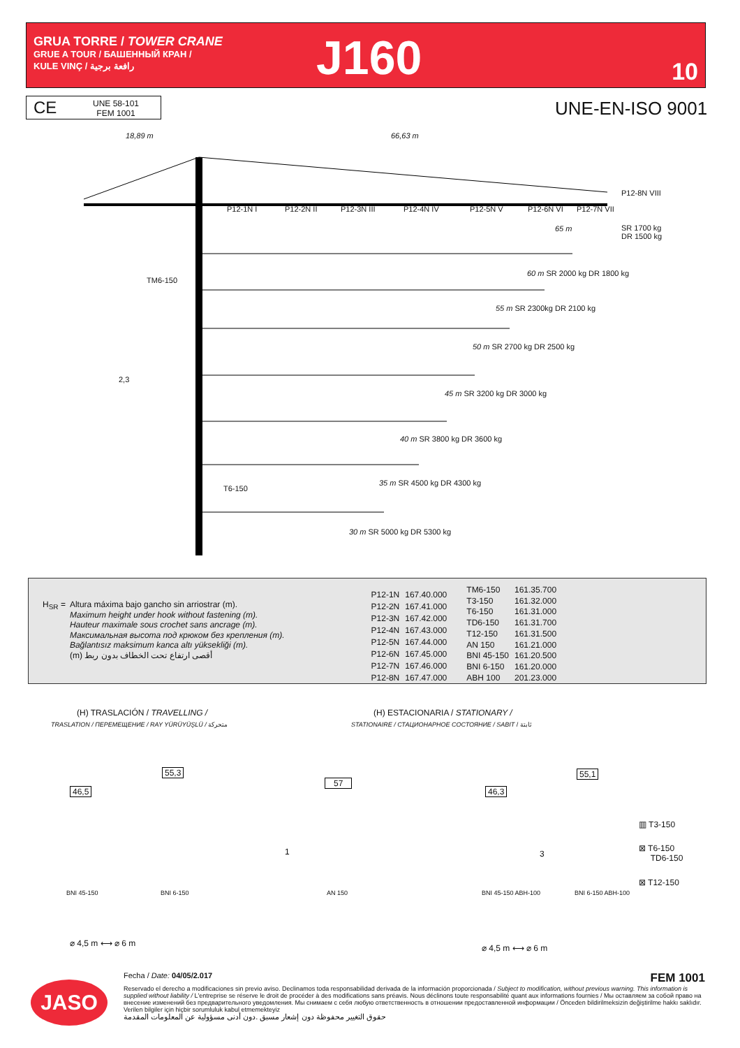GRUA TORRE / TOWER CRANE
GRUE A TOUR / БАШЕННЫЙ КРАН /
KULE VINÇ / رافعة برجية
J160 10
CE UNE 58-101
FEM 1001
UNE-EN-ISO 9001
18,89 m 66,63 m
TM6-150
2,3
T6-150
P12-1N I P12-2N II P12-3N III P12-4N IV P12-5N V P12-6N VI P12-7N VII
P12-8N VIII
SR 1700 kg
DR 1500 kg
65 m
60 m SR 2000 kg DR 1800 kg
55 m SR 2300kg DR 2100 kg
50 m SR 2700 kg DR 2500 kg
45 m SR 3200 kg DR 3000 kg
40 m SR 3800 kg DR 3600 kg
35 m SR 4500 kg DR 4300 kg
30 m SR 5000 kg DR 5300 kg
H<sub>SR</sub> =
Altura máxima bajo gancho sin arriostrar (m).
Maximum height under hook without fastening (m).
Hauteur maximale sous crochet sans ancrage (m).
Максимальная высота под крюком без крепления (m).
Bağlantısız maksimum kanca altı yüksekliği (m).
(m) أقصى ارتفاع تحت الخطاف بدون ربط
| P12-1N | 167.40.000 |
| P12-2N | 167.41.000 |
| P12-3N | 167.42.000 |
| P12-4N | 167.43.000 |
| P12-5N | 167.44.000 |
| P12-6N | 167.45.000 |
| P12-7N | 167.46.000 |
| P12-8N | 167.47.000 |
| TM6-150 | 161.35.700 |
| T3-150 | 161.32.000 |
| T6-150 | 161.31.000 |
| TD6-150 | 161.31.700 |
| T12-150 | 161.31.500 |
| AN 150 | 161.21.000 |
| BNI 45-150 | 161.20.500 |
| BNI 6-150 | 161.20.000 |
| ABH 100 | 201.23.000 |
(H) TRASLACIÓN / TRAVELLING /
TRASLATION / ПЕРЕМЕЩЕНИЕ / RAY YÜRÜYÜŞLÜ / متحركة
(H) ESTACIONARIA / STATIONARY /
STATIONAIRE / СТАЦИОНАРНОЕ СОСТОЯНИЕ / SABIT / ثابتة
46,5
55,3
57
46,3
55,1
1 3
BNI 45-150 BNI 6-150 AN 150 BNI 45-150 ABH-100 BNI 6-150 ABH-100
⌀ 4,5 m ⟷ ⌀ 6 m ⌀ 4,5 m ⟷ ⌀ 6 m
▥ T3-150
⊠ T6-150
TD6-150
⊠ T12-150
JASO
Fecha / Date: 04/05/2.017 FEM 1001
Reservado el derecho a modificaciones sin previo aviso. Declinamos toda responsabilidad derivada de la información proporcionada / Subject to modification, without previous warning. This information is supplied without liability / L'entreprise se réserve le droit de procéder à des modifications sans préavis. Nous déclinons toute responsabilité quant aux informations fournies / Мы оставляем за собой право на внесение изменений без предварительного уведомления. Мы снимаем с себя любую ответственность в отношении предоставленной информации / Önceden bildirilmeksizin değiştirilme hakkı saklıdır. Verilen bilgiler için hiçbir sorumluluk kabul etmemekteyiz
حقوق التغيير محفوظة دون إشعار مسبق .دون أدنى مسؤولية عن المعلومات المقدمة